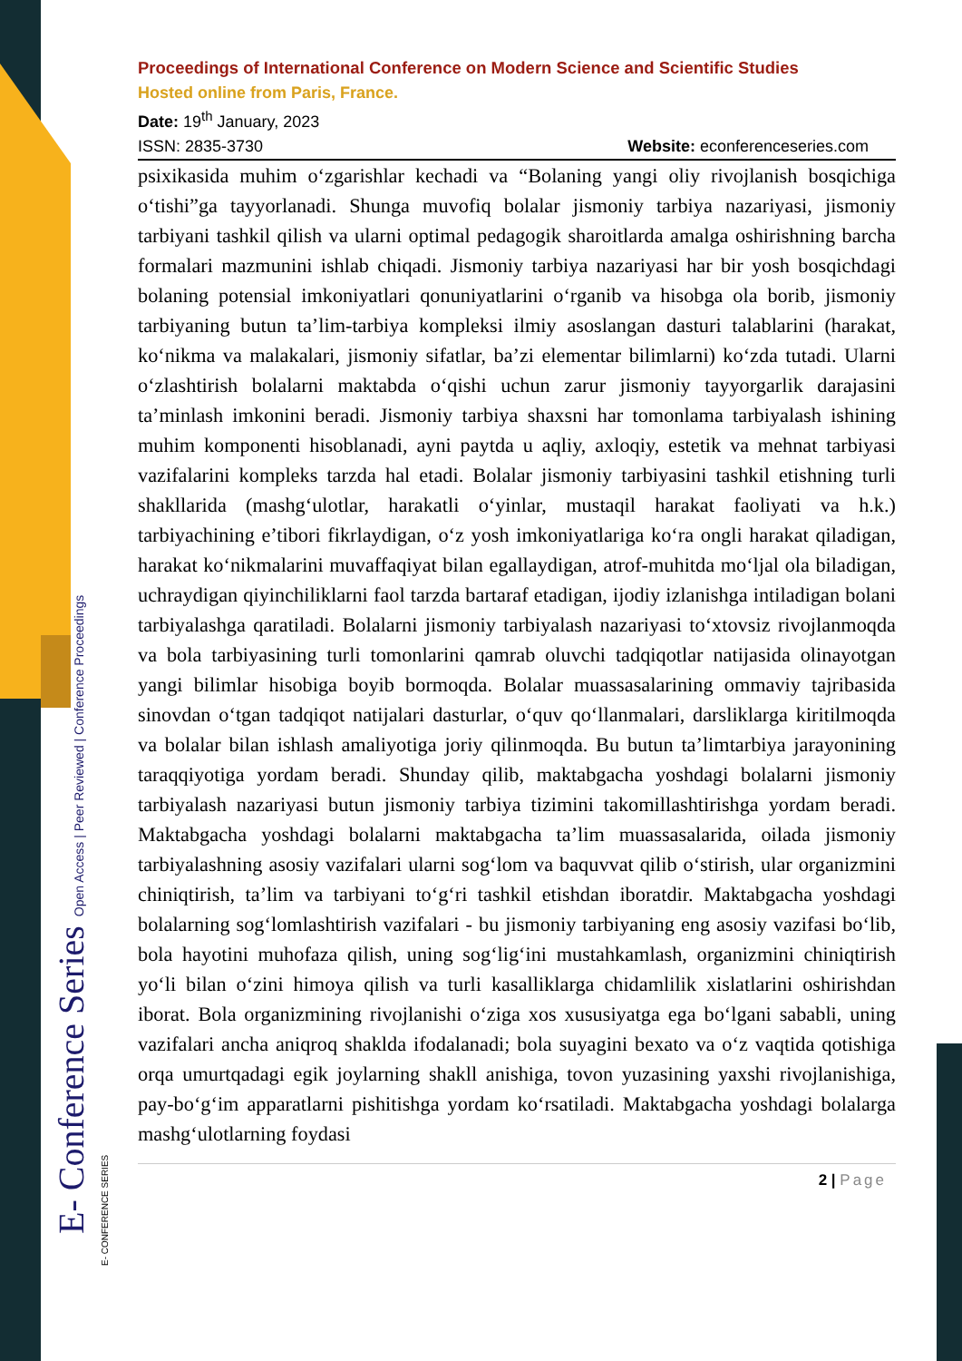E- Conference Series Open Access | Peer Reviewed | Conference Proceedings
Proceedings of International Conference on Modern Science and Scientific Studies
Hosted online from Paris, France.
Date: 19<sup>th</sup> January, 2023
ISSN: 2835-3730 Website: econferenceseries.com
psixikasida muhim o‘zgarishlar kechadi va “Bolaning yangi oliy rivojlanish bosqichiga o‘tishi”ga tayyorlanadi. Shunga muvofiq bolalar jismoniy tarbiya nazariyasi, jismoniy tarbiyani tashkil qilish va ularni optimal pedagogik sharoitlarda amalga oshirishning barcha formalari mazmunini ishlab chiqadi. Jismoniy tarbiya nazariyasi har bir yosh bosqichdagi bolaning potensial imkoniyatlari qonuniyatlarini o‘rganib va hisobga ola borib, jismoniy tarbiyaning butun ta’lim-tarbiya kompleksi ilmiy asoslangan dasturi talablarini (harakat, ko‘nikma va malakalari, jismoniy sifatlar, ba’zi elementar bilimlarni) ko‘zda tutadi. Ularni o‘zlashtirish bolalarni maktabda o‘qishi uchun zarur jismoniy tayyorgarlik darajasini ta’minlash imkonini beradi. Jismoniy tarbiya shaxsni har tomonlama tarbiyalash ishining muhim komponenti hisoblanadi, ayni paytda u aqliy, axloqiy, estetik va mehnat tarbiyasi vazifalarini kompleks tarzda hal etadi. Bolalar jismoniy tarbiyasini tashkil etishning turli shakllarida (mashg‘ulotlar, harakatli o‘yinlar, mustaqil harakat faoliyati va h.k.) tarbiyachining e’tibori fikrlaydigan, o‘z yosh imkoniyatlariga ko‘ra ongli harakat qiladigan, harakat ko‘nikmalarini muvaffaqiyat bilan egallaydigan, atrof-muhitda mo‘ljal ola biladigan, uchraydigan qiyinchiliklarni faol tarzda bartaraf etadigan, ijodiy izlanishga intiladigan bolani tarbiyalashga qaratiladi. Bolalarni jismoniy tarbiyalash nazariyasi to‘xtovsiz rivojlanmoqda va bola tarbiyasining turli tomonlarini qamrab oluvchi tadqiqotlar natijasida olinayotgan yangi bilimlar hisobiga boyib bormoqda. Bolalar muassasalarining ommaviy tajribasida sinovdan o‘tgan tadqiqot natijalari dasturlar, o‘quv qo‘llanmalari, darsliklarga kiritilmoqda va bolalar bilan ishlash amaliyotiga joriy qilinmoqda. Bu butun ta’limtarbiya jarayonining taraqqiyotiga yordam beradi. Shunday qilib, maktabgacha yoshdagi bolalarni jismoniy tarbiyalash nazariyasi butun jismoniy tarbiya tizimini takomillashtirishga yordam beradi. Maktabgacha yoshdagi bolalarni maktabgacha ta’lim muassasalarida, oilada jismoniy tarbiyalashning asosiy vazifalari ularni sog‘lom va baquvvat qilib o‘stirish, ular organizmini chiniqtirish, ta’lim va tarbiyani to‘g‘ri tashkil etishdan iboratdir. Maktabgacha yoshdagi bolalarning sog‘lomlashtirish vazifalari - bu jismoniy tarbiyaning eng asosiy vazifasi bo‘lib, bola hayotini muhofaza qilish, uning sog‘lig‘ini mustahkamlash, organizmini chiniqtirish yo‘li bilan o‘zini himoya qilish va turli kasalliklarga chidamlilik xislatlarini oshirishdan iborat. Bola organizmining rivojlanishi o‘ziga xos xususiyatga ega bo‘lgani sababli, uning vazifalari ancha aniqroq shaklda ifodalanadi; bola suyagini bexato va o‘z vaqtida qotishiga orqa umurtqadagi egik joylarning shakll anishiga, tovon yuzasining yaxshi rivojlanishiga, pay-bo‘g‘im apparatlarni pishitishga yordam ko‘rsatiladi. Maktabgacha yoshdagi bolalarga mashg‘ulotlarning foydasi
2 | Page
E- CONFERENCE SERIES